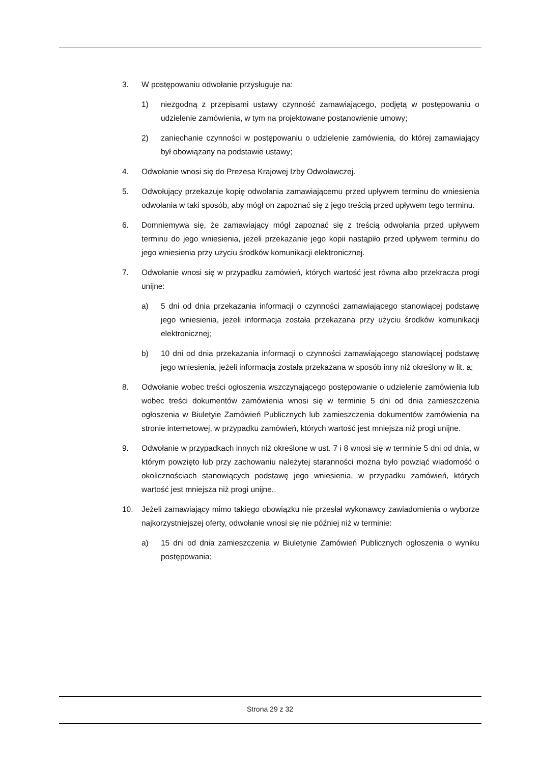3. W postępowaniu odwołanie przysługuje na:
1) niezgodną z przepisami ustawy czynność zamawiającego, podjętą w postępowaniu o udzielenie zamówienia, w tym na projektowane postanowienie umowy;
2) zaniechanie czynności w postępowaniu o udzielenie zamówienia, do której zamawiający był obowiązany na podstawie ustawy;
4. Odwołanie wnosi się do Prezesa Krajowej Izby Odwoławczej.
5. Odwołujący przekazuje kopię odwołania zamawiającemu przed upływem terminu do wniesienia odwołania w taki sposób, aby mógł on zapoznać się z jego treścią przed upływem tego terminu.
6. Domniemywa się, że zamawiający mógł zapoznać się z treścią odwołania przed upływem terminu do jego wniesienia, jeżeli przekazanie jego kopii nastąpiło przed upływem terminu do jego wniesienia przy użyciu środków komunikacji elektronicznej.
7. Odwołanie wnosi się w przypadku zamówień, których wartość jest równa albo przekracza progi unijne:
a) 5 dni od dnia przekazania informacji o czynności zamawiającego stanowiącej podstawę jego wniesienia, jeżeli informacja została przekazana przy użyciu środków komunikacji elektronicznej;
b) 10 dni od dnia przekazania informacji o czynności zamawiającego stanowiącej podstawę jego wniesienia, jeżeli informacja została przekazana w sposób inny niż określony w lit. a;
8. Odwołanie wobec treści ogłoszenia wszczynającego postępowanie o udzielenie zamówienia lub wobec treści dokumentów zamówienia wnosi się w terminie 5 dni od dnia zamieszczenia ogłoszenia w Biuletyie Zamówień Publicznych lub zamieszczenia dokumentów zamówienia na stronie internetowej, w przypadku zamówień, których wartość jest mniejsza niż progi unijne.
9. Odwołanie w przypadkach innych niż określone w ust. 7 i 8 wnosi się w terminie 5 dni od dnia, w którym powzięto lub przy zachowaniu należytej staranności można było powziąć wiadomość o okolicznościach stanowiących podstawę jego wniesienia, w przypadku zamówień, których wartość jest mniejsza niż progi unijne..
10. Jeżeli zamawiający mimo takiego obowiązku nie przesłał wykonawcy zawiadomienia o wyborze najkorzystniejszej oferty, odwołanie wnosi się nie później niż w terminie:
a) 15 dni od dnia zamieszczenia w Biuletynie Zamówień Publicznych ogłoszenia o wyniku postępowania;
Strona 29 z 32